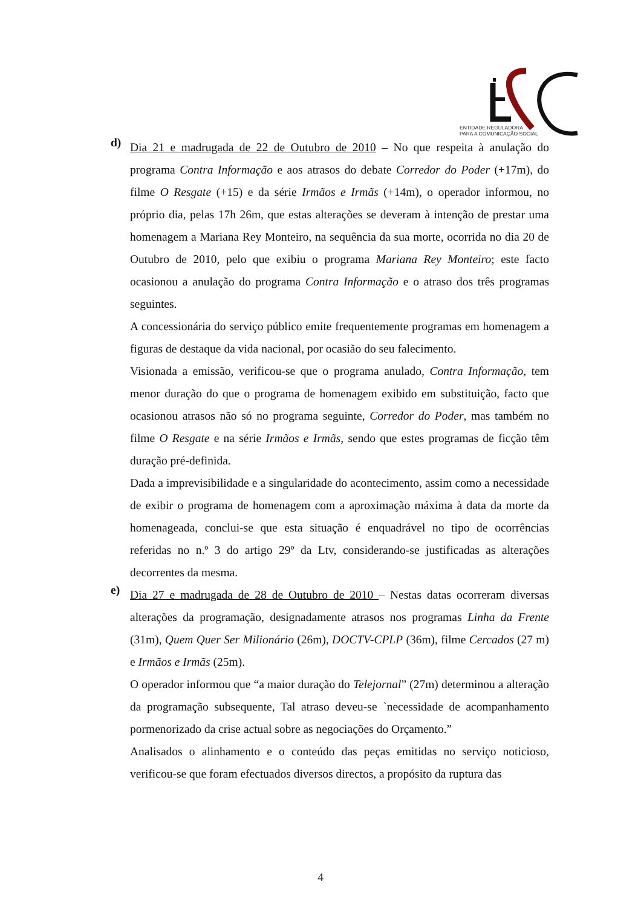ENTIDADE REGULADORA
PARA A COMUNICAÇÃO SOCIAL
d)
Dia 21 e madrugada de 22 de Outubro de 2010 – No que respeita à anulação do programa Contra Informação e aos atrasos do debate Corredor do Poder (+17m), do filme O Resgate (+15) e da série Irmãos e Irmãs (+14m), o operador informou, no próprio dia, pelas 17h 26m, que estas alterações se deveram à intenção de prestar uma homenagem a Mariana Rey Monteiro, na sequência da sua morte, ocorrida no dia 20 de Outubro de 2010, pelo que exibiu o programa Mariana Rey Monteiro; este facto ocasionou a anulação do programa Contra Informação e o atraso dos três programas seguintes.
A concessionária do serviço público emite frequentemente programas em homenagem a figuras de destaque da vida nacional, por ocasião do seu falecimento.
Visionada a emissão, verificou-se que o programa anulado, Contra Informação, tem menor duração do que o programa de homenagem exibido em substituição, facto que ocasionou atrasos não só no programa seguinte, Corredor do Poder, mas também no filme O Resgate e na série Irmãos e Irmãs, sendo que estes programas de ficção têm duração pré-definida.
Dada a imprevisibilidade e a singularidade do acontecimento, assim como a necessidade de exibir o programa de homenagem com a aproximação máxima à data da morte da homenageada, conclui-se que esta situação é enquadrável no tipo de ocorrências referidas no n.º 3 do artigo 29º da Ltv, considerando-se justificadas as alterações decorrentes da mesma.
e)
Dia 27 e madrugada de 28 de Outubro de 2010 – Nestas datas ocorreram diversas alterações da programação, designadamente atrasos nos programas Linha da Frente (31m), Quem Quer Ser Milionário (26m), DOCTV-CPLP (36m), filme Cercados (27 m) e Irmãos e Irmãs (25m).
O operador informou que “a maior duração do Telejornal” (27m) determinou a alteração da programação subsequente, Tal atraso deveu-se `necessidade de acompanhamento pormenorizado da crise actual sobre as negociações do Orçamento.”
Analisados o alinhamento e o conteúdo das peças emitidas no serviço noticioso, verificou-se que foram efectuados diversos directos, a propósito da ruptura das
4